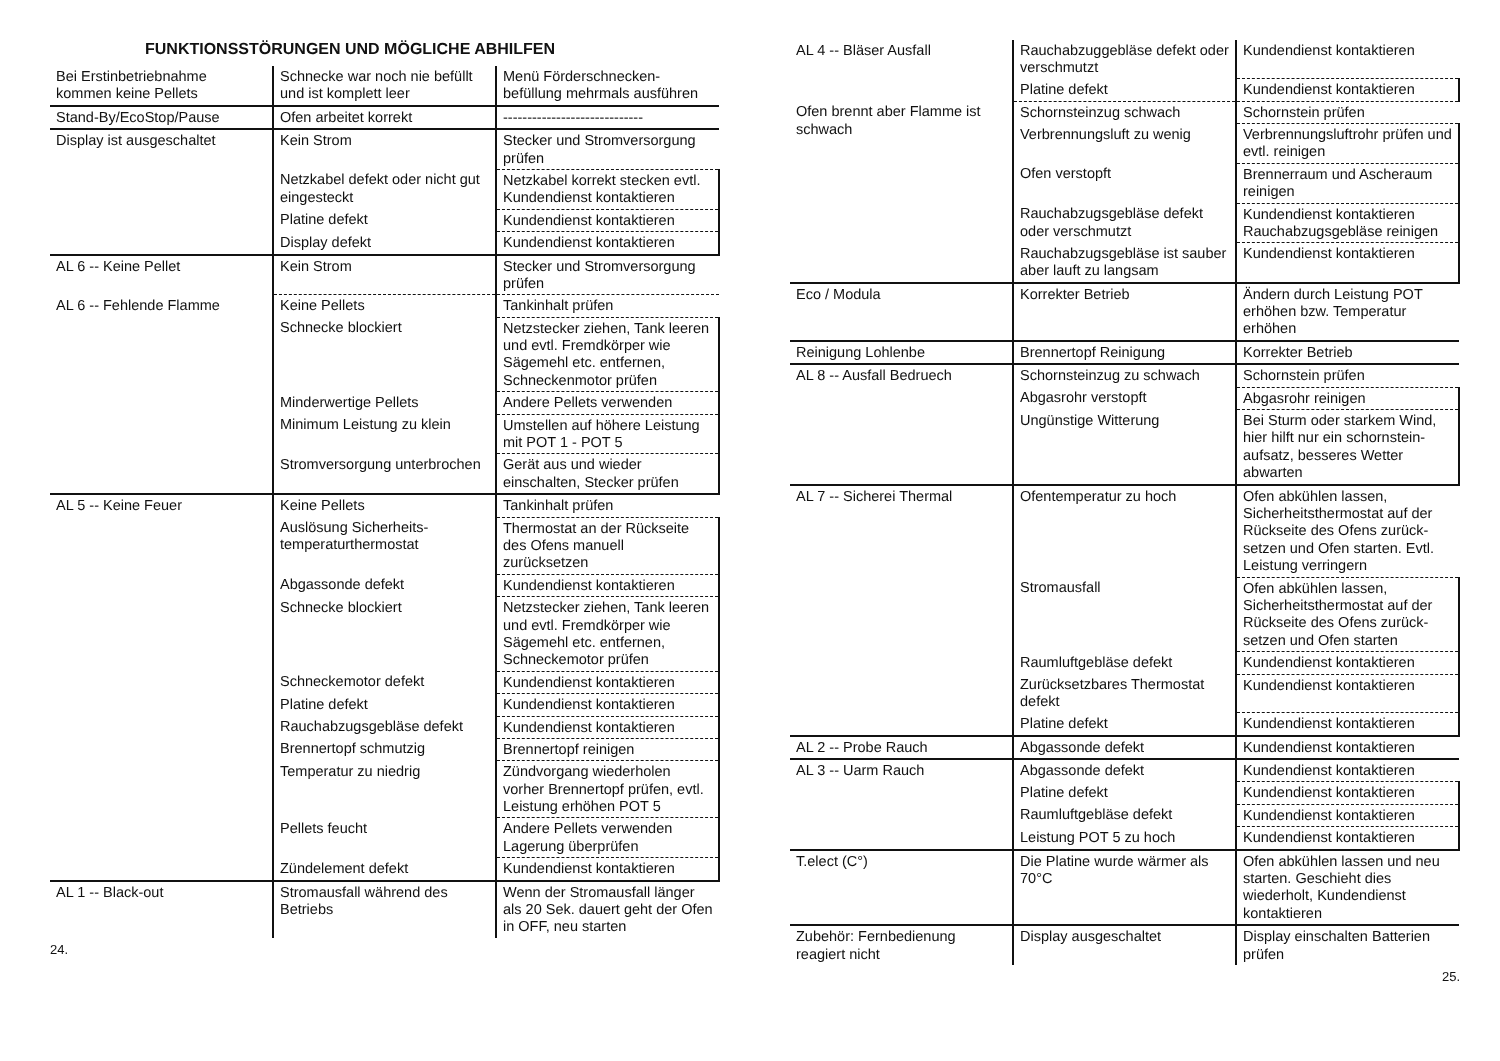FUNKTIONSSTÖRUNGEN UND MÖGLICHE ABHILFEN
| Bei Erstinbetriebnahme kommen keine Pellets | Schnecke war noch nie befüllt und ist komplett leer | Menü Förderschnecken-befüllung mehrmals ausführen |
| Stand-By/EcoStop/Pause | Ofen arbeitet korrekt | ----------------------------- |
| Display ist ausgeschaltet | Kein Strom | Stecker und Stromversorgung prüfen |
| | Netzkabel defekt oder nicht gut eingesteckt | Netzkabel korrekt stecken evtl. Kundendienst kontaktieren |
| | Platine defekt | Kundendienst kontaktieren |
| | Display defekt | Kundendienst kontaktieren |
| AL 6 -- Keine Pellet | Kein Strom | Stecker und Stromversorgung prüfen |
| AL 6 -- Fehlende Flamme | Keine Pellets | Tankinhalt prüfen |
| | Schnecke blockiert | Netzstecker ziehen, Tank leeren und evtl. Fremdkörper wie Sägemehl etc. entfernen, Schneckenmotor prüfen |
| | Minderwertige Pellets | Andere Pellets verwenden |
| | Minimum Leistung zu klein | Umstellen auf höhere Leistung mit POT 1 - POT 5 |
| | Stromversorgung unterbrochen | Gerät aus und wieder einschalten, Stecker prüfen |
| AL 5 -- Keine Feuer | Keine Pellets | Tankinhalt prüfen |
| | Auslösung Sicherheits-temperaturthermostat | Thermostat an der Rückseite des Ofens manuell zurücksetzen |
| | Abgassonde defekt | Kundendienst kontaktieren |
| | Schnecke blockiert | Netzstecker ziehen, Tank leeren und evtl. Fremdkörper wie Sägemehl etc. entfernen, Schneckemotor prüfen |
| | Schneckemotor defekt | Kundendienst kontaktieren |
| | Platine defekt | Kundendienst kontaktieren |
| | Rauchabzugsgebläse defekt | Kundendienst kontaktieren |
| | Brennertopf schmutzig | Brennertopf reinigen |
| | Temperatur zu niedrig | Zündvorgang wiederholen vorher Brennertopf prüfen, evtl. Leistung erhöhen POT 5 |
| | Pellets feucht | Andere Pellets verwenden Lagerung überprüfen |
| | Zündelement defekt | Kundendienst kontaktieren |
| AL 1 -- Black-out | Stromausfall während des Betriebs | Wenn der Stromausfall länger als 20 Sek. dauert geht der Ofen in OFF, neu starten |
24.
| AL 4 -- Bläser Ausfall | Rauchabzuggebläse defekt oder verschmutzt | Kundendienst kontaktieren |
| | Platine defekt | Kundendienst kontaktieren |
| Ofen brennt aber Flamme ist schwach | Schornsteinzug schwach | Schornstein prüfen |
| | Verbrennungsluft zu wenig | Verbrennungsluftrohr prüfen und evtl. reinigen |
| | Ofen verstopft | Brennerraum und Ascheraum reinigen |
| | Rauchabzugsgebläse defekt oder verschmutzt | Kundendienst kontaktieren Rauchabzugsgebläse reinigen |
| | Rauchabzugsgebläse ist sauber aber lauft zu langsam | Kundendienst kontaktieren |
| Eco / Modula | Korrekter Betrieb | Ändern durch Leistung POT erhöhen bzw. Temperatur erhöhen |
| Reinigung Lohlenbe | Brennertopf Reinigung | Korrekter Betrieb |
| AL 8 -- Ausfall Bedruech | Schornsteinzug zu schwach | Schornstein prüfen |
| | Abgasrohr verstopft | Abgasrohr reinigen |
| | Ungünstige Witterung | Bei Sturm oder starkem Wind, hier hilft nur ein schornstein-aufsatz, besseres Wetter abwarten |
| AL 7 -- Sicherei Thermal | Ofentemperatur zu hoch | Ofen abkühlen lassen, Sicherheitsthermostat auf der Rückseite des Ofens zurück-setzen und Ofen starten. Evtl. Leistung verringern |
| | Stromausfall | Ofen abkühlen lassen, Sicherheitsthermostat auf der Rückseite des Ofens zurück-setzen und Ofen starten |
| | Raumluftgebläse defekt | Kundendienst kontaktieren |
| | Zurücksetzbares Thermostat defekt | Kundendienst kontaktieren |
| | Platine defekt | Kundendienst kontaktieren |
| AL 2 -- Probe Rauch | Abgassonde defekt | Kundendienst kontaktieren |
| AL 3 -- Uarm Rauch | Abgassonde defekt | Kundendienst kontaktieren |
| | Platine defekt | Kundendienst kontaktieren |
| | Raumluftgebläse defekt | Kundendienst kontaktieren |
| | Leistung POT 5 zu hoch | Kundendienst kontaktieren |
| T.elect (C°) | Die Platine wurde wärmer als 70°C | Ofen abkühlen lassen und neu starten. Geschieht dies wiederholt, Kundendienst kontaktieren |
| Zubehör: Fernbedienung reagiert nicht | Display ausgeschaltet | Display einschalten Batterien prüfen |
25.